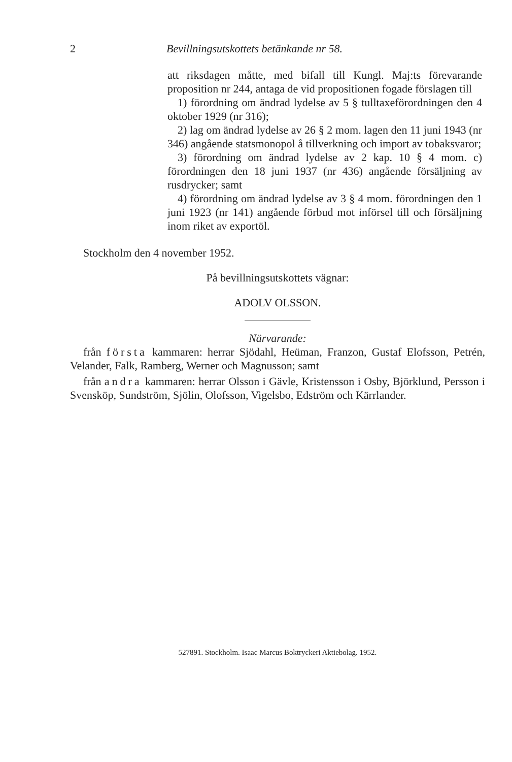2 Bevillningsutskottets betänkande nr 58.
att riksdagen måtte, med bifall till Kungl. Maj:ts förevarande proposition nr 244, antaga de vid propositionen fogade förslagen till
1) förordning om ändrad lydelse av 5 § tulltaxeförordningen den 4 oktober 1929 (nr 316);
2) lag om ändrad lydelse av 26 § 2 mom. lagen den 11 juni 1943 (nr 346) angående statsmonopol å tillverkning och import av tobaksvaror;
3) förordning om ändrad lydelse av 2 kap. 10 § 4 mom. c) förordningen den 18 juni 1937 (nr 436) angående försäljning av rusdrycker; samt
4) förordning om ändrad lydelse av 3 § 4 mom. förordningen den 1 juni 1923 (nr 141) angående förbud mot införsel till och försäljning inom riket av exportöl.
Stockholm den 4 november 1952.
På bevillningsutskottets vägnar:
ADOLV OLSSON.
Närvarande:
från första kammaren: herrar Sjödahl, Heüman, Franzon, Gustaf Elofsson, Petrén, Velander, Falk, Ramberg, Werner och Magnusson; samt
från andra kammaren: herrar Olsson i Gävle, Kristensson i Osby, Björklund, Persson i Svensköp, Sundström, Sjölin, Olofsson, Vigelsbo, Edström och Kärrlander.
527891. Stockholm. Isaac Marcus Boktryckeri Aktiebolag. 1952.